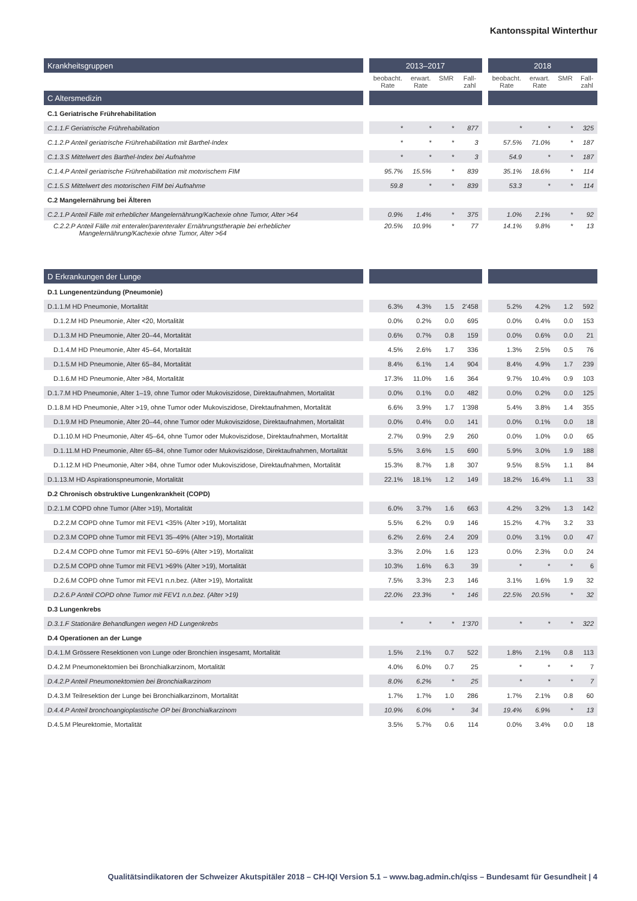Kantonsspital Winterthur
| Krankheitsgruppen | | 2013–2017 | | | | | 2018 | | | |
| | | beobacht. Rate | erwart. Rate | SMR | Fall- zahl | | beobacht. Rate | erwart. Rate | SMR | Fall- zahl |
| C Altersmedizin | | | | | | | | | | |
| C.1 Geriatrische Frührehabilitation | | | | | | | | | | |
| C.1.1.F Geriatrische Frührehabilitation | | * | * | * | 877 | | * | * | * | 325 |
| C.1.2.P Anteil geriatrische Frührehabilitation mit Barthel-Index | | * | * | * | 3 | | 57.5% | 71.0% | * | 187 |
| C.1.3.S Mittelwert des Barthel-Index bei Aufnahme | | * | * | * | 3 | | 54.9 | * | * | 187 |
| C.1.4.P Anteil geriatrische Frührehabilitation mit motorischem FIM | | 95.7% | 15.5% | * | 839 | | 35.1% | 18.6% | * | 114 |
| C.1.5.S Mittelwert des motorischen FIM bei Aufnahme | | 59.8 | * | * | 839 | | 53.3 | * | * | 114 |
| C.2 Mangelernährung bei Älteren | | | | | | | | | | |
| C.2.1.P Anteil Fälle mit erheblicher Mangelernährung/Kachexie ohne Tumor, Alter >64 | | 0.9% | 1.4% | * | 375 | | 1.0% | 2.1% | * | 92 |
| C.2.2.P Anteil Fälle mit enteraler/parenteraler Ernährungstherapie bei erheblicher Mangelernährung/Kachexie ohne Tumor, Alter >64 | | 20.5% | 10.9% | * | 77 | | 14.1% | 9.8% | * | 13 |
| D Erkrankungen der Lunge | | | | | | | | | | |
| D.1 Lungenentzündung (Pneumonie) | | | | | | | | | | |
| D.1.1.M HD Pneumonie, Mortalität | | 6.3% | 4.3% | 1.5 | 2’458 | | 5.2% | 4.2% | 1.2 | 592 |
| D.1.2.M HD Pneumonie, Alter <20, Mortalität | | 0.0% | 0.2% | 0.0 | 695 | | 0.0% | 0.4% | 0.0 | 153 |
| D.1.3.M HD Pneumonie, Alter 20–44, Mortalität | | 0.6% | 0.7% | 0.8 | 159 | | 0.0% | 0.6% | 0.0 | 21 |
| D.1.4.M HD Pneumonie, Alter 45–64, Mortalität | | 4.5% | 2.6% | 1.7 | 336 | | 1.3% | 2.5% | 0.5 | 76 |
| D.1.5.M HD Pneumonie, Alter 65–84, Mortalität | | 8.4% | 6.1% | 1.4 | 904 | | 8.4% | 4.9% | 1.7 | 239 |
| D.1.6.M HD Pneumonie, Alter >84, Mortalität | | 17.3% | 11.0% | 1.6 | 364 | | 9.7% | 10.4% | 0.9 | 103 |
| D.1.7.M HD Pneumonie, Alter 1–19, ohne Tumor oder Mukoviszidose, Direktaufnahmen, Mortalität | | 0.0% | 0.1% | 0.0 | 482 | | 0.0% | 0.2% | 0.0 | 125 |
| D.1.8.M HD Pneumonie, Alter >19, ohne Tumor oder Mukoviszidose, Direktaufnahmen, Mortalität | | 6.6% | 3.9% | 1.7 | 1’398 | | 5.4% | 3.8% | 1.4 | 355 |
| D.1.9.M HD Pneumonie, Alter 20–44, ohne Tumor oder Mukoviszidose, Direktaufnahmen, Mortalität | | 0.0% | 0.4% | 0.0 | 141 | | 0.0% | 0.1% | 0.0 | 18 |
| D.1.10.M HD Pneumonie, Alter 45–64, ohne Tumor oder Mukoviszidose, Direktaufnahmen, Mortalität | | 2.7% | 0.9% | 2.9 | 260 | | 0.0% | 1.0% | 0.0 | 65 |
| D.1.11.M HD Pneumonie, Alter 65–84, ohne Tumor oder Mukoviszidose, Direktaufnahmen, Mortalität | | 5.5% | 3.6% | 1.5 | 690 | | 5.9% | 3.0% | 1.9 | 188 |
| D.1.12.M HD Pneumonie, Alter >84, ohne Tumor oder Mukoviszidose, Direktaufnahmen, Mortalität | | 15.3% | 8.7% | 1.8 | 307 | | 9.5% | 8.5% | 1.1 | 84 |
| D.1.13.M HD Aspirationspneumonie, Mortalität | | 22.1% | 18.1% | 1.2 | 149 | | 18.2% | 16.4% | 1.1 | 33 |
| D.2 Chronisch obstruktive Lungenkrankheit (COPD) | | | | | | | | | | |
| D.2.1.M COPD ohne Tumor (Alter >19), Mortalität | | 6.0% | 3.7% | 1.6 | 663 | | 4.2% | 3.2% | 1.3 | 142 |
| D.2.2.M COPD ohne Tumor mit FEV1 <35% (Alter >19), Mortalität | | 5.5% | 6.2% | 0.9 | 146 | | 15.2% | 4.7% | 3.2 | 33 |
| D.2.3.M COPD ohne Tumor mit FEV1 35–49% (Alter >19), Mortalität | | 6.2% | 2.6% | 2.4 | 209 | | 0.0% | 3.1% | 0.0 | 47 |
| D.2.4.M COPD ohne Tumor mit FEV1 50–69% (Alter >19), Mortalität | | 3.3% | 2.0% | 1.6 | 123 | | 0.0% | 2.3% | 0.0 | 24 |
| D.2.5.M COPD ohne Tumor mit FEV1 >69% (Alter >19), Mortalität | | 10.3% | 1.6% | 6.3 | 39 | | * | * | * | 6 |
| D.2.6.M COPD ohne Tumor mit FEV1 n.n.bez. (Alter >19), Mortalität | | 7.5% | 3.3% | 2.3 | 146 | | 3.1% | 1.6% | 1.9 | 32 |
| D.2.6.P Anteil COPD ohne Tumor mit FEV1 n.n.bez. (Alter >19) | | 22.0% | 23.3% | * | 146 | | 22.5% | 20.5% | * | 32 |
| D.3 Lungenkrebs | | | | | | | | | | |
| D.3.1.F Stationäre Behandlungen wegen HD Lungenkrebs | | * | * | * | 1’370 | | * | * | * | 322 |
| D.4 Operationen an der Lunge | | | | | | | | | | |
| D.4.1.M Grössere Resektionen von Lunge oder Bronchien insgesamt, Mortalität | | 1.5% | 2.1% | 0.7 | 522 | | 1.8% | 2.1% | 0.8 | 113 |
| D.4.2.M Pneumonektomien bei Bronchialkarzinom, Mortalität | | 4.0% | 6.0% | 0.7 | 25 | | * | * | * | 7 |
| D.4.2.P Anteil Pneumonektomien bei Bronchialkarzinom | | 8.0% | 6.2% | * | 25 | | * | * | * | 7 |
| D.4.3.M Teilresektion der Lunge bei Bronchialkarzinom, Mortalität | | 1.7% | 1.7% | 1.0 | 286 | | 1.7% | 2.1% | 0.8 | 60 |
| D.4.4.P Anteil bronchoangioplastische OP bei Bronchialkarzinom | | 10.9% | 6.0% | * | 34 | | 19.4% | 6.9% | * | 13 |
| D.4.5.M Pleurektomie, Mortalität | | 3.5% | 5.7% | 0.6 | 114 | | 0.0% | 3.4% | 0.0 | 18 |
Qualitätsindikatoren der Schweizer Akutspitäler 2018 – CH-IQI Version 5.1 – www.bag.admin.ch/qiss – Bundesamt für Gesundheit | 4